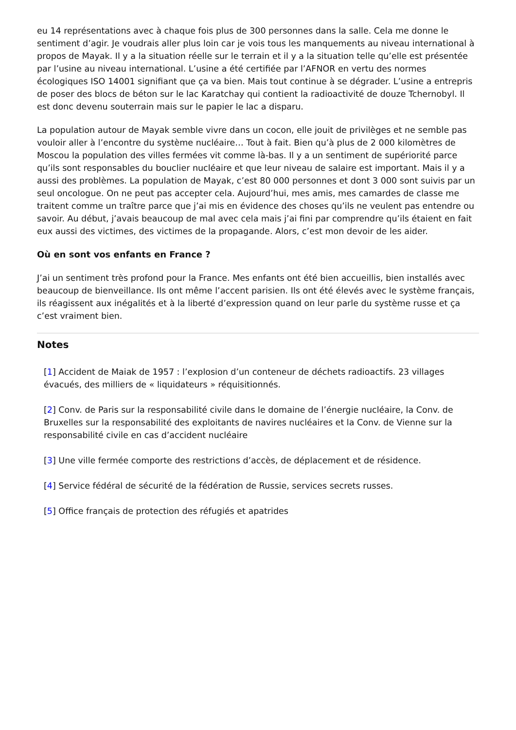eu 14 représentations avec à chaque fois plus de 300 personnes dans la salle. Cela me donne le sentiment d’agir. Je voudrais aller plus loin car je vois tous les manquements au niveau international à propos de Mayak. Il y a la situation réelle sur le terrain et il y a la situation telle qu’elle est présentée par l’usine au niveau international. L’usine a été certifiée par l’AFNOR en vertu des normes écologiques ISO 14001 signifiant que ça va bien. Mais tout continue à se dégrader. L’usine a entrepris de poser des blocs de béton sur le lac Karatchay qui contient la radioactivité de douze Tchernobyl. Il est donc devenu souterrain mais sur le papier le lac a disparu.
La population autour de Mayak semble vivre dans un cocon, elle jouit de privilèges et ne semble pas vouloir aller à l’encontre du système nucléaire… Tout à fait. Bien qu’à plus de 2 000 kilomètres de Moscou la population des villes fermées vit comme là-bas. Il y a un sentiment de supériorité parce qu’ils sont responsables du bouclier nucléaire et que leur niveau de salaire est important. Mais il y a aussi des problèmes. La population de Mayak, c’est 80 000 personnes et dont 3 000 sont suivis par un seul oncologue. On ne peut pas accepter cela. Aujourd’hui, mes amis, mes camardes de classe me traitent comme un traître parce que j’ai mis en évidence des choses qu’ils ne veulent pas entendre ou savoir. Au début, j’avais beaucoup de mal avec cela mais j’ai fini par comprendre qu’ils étaient en fait eux aussi des victimes, des victimes de la propagande. Alors, c’est mon devoir de les aider.
Où en sont vos enfants en France ?
J’ai un sentiment très profond pour la France. Mes enfants ont été bien accueillis, bien installés avec beaucoup de bienveillance. Ils ont même l’accent parisien. Ils ont été élevés avec le système français, ils réagissent aux inégalités et à la liberté d’expression quand on leur parle du système russe et ça c’est vraiment bien.
Notes
[1] Accident de Maiak de 1957 : l’explosion d’un conteneur de déchets radioactifs. 23 villages évacués, des milliers de « liquidateurs » réquisitionnés.
[2] Conv. de Paris sur la responsabilité civile dans le domaine de l’énergie nucléaire, la Conv. de Bruxelles sur la responsabilité des exploitants de navires nucléaires et la Conv. de Vienne sur la responsabilité civile en cas d’accident nucléaire
[3] Une ville fermée comporte des restrictions d’accès, de déplacement et de résidence.
[4] Service fédéral de sécurité de la fédération de Russie, services secrets russes.
[5] Office français de protection des réfugiés et apatrides